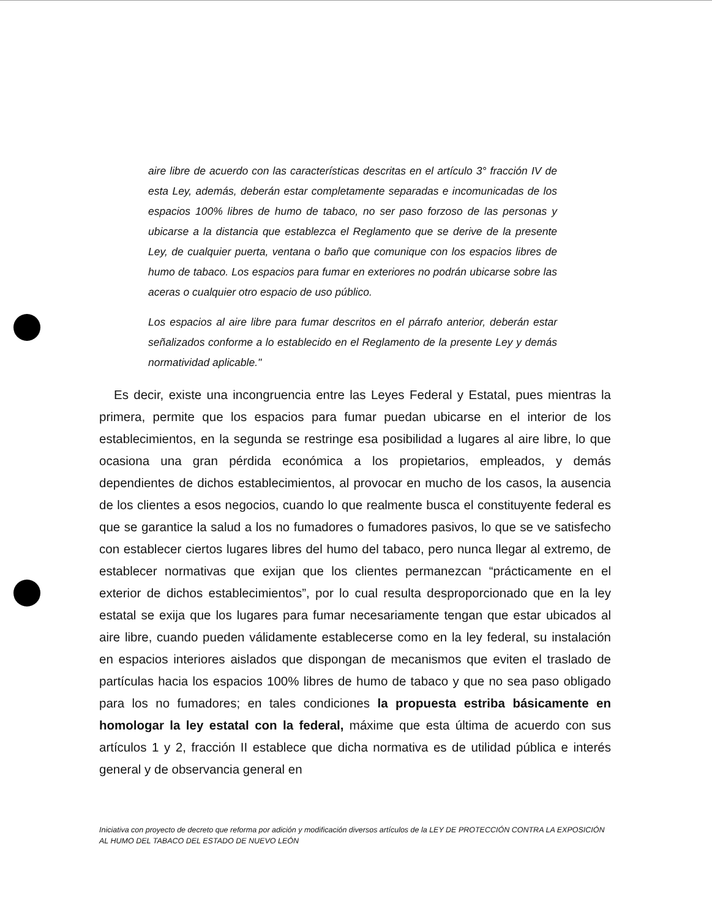aire libre de acuerdo con las características descritas en el artículo 3° fracción IV de esta Ley, además, deberán estar completamente separadas e incomunicadas de los espacios 100% libres de humo de tabaco, no ser paso forzoso de las personas y ubicarse a la distancia que establezca el Reglamento que se derive de la presente Ley, de cualquier puerta, ventana o baño que comunique con los espacios libres de humo de tabaco. Los espacios para fumar en exteriores no podrán ubicarse sobre las aceras o cualquier otro espacio de uso público.
Los espacios al aire libre para fumar descritos en el párrafo anterior, deberán estar señalizados conforme a lo establecido en el Reglamento de la presente Ley y demás normatividad aplicable."
Es decir, existe una incongruencia entre las Leyes Federal y Estatal, pues mientras la primera, permite que los espacios para fumar puedan ubicarse en el interior de los establecimientos, en la segunda se restringe esa posibilidad a lugares al aire libre, lo que ocasiona una gran pérdida económica a los propietarios, empleados, y demás dependientes de dichos establecimientos, al provocar en mucho de los casos, la ausencia de los clientes a esos negocios, cuando lo que realmente busca el constituyente federal es que se garantice la salud a los no fumadores o fumadores pasivos, lo que se ve satisfecho con establecer ciertos lugares libres del humo del tabaco, pero nunca llegar al extremo, de establecer normativas que exijan que los clientes permanezcan “prácticamente en el exterior de dichos establecimientos”, por lo cual resulta desproporcionado que en la ley estatal se exija que los lugares para fumar necesariamente tengan que estar ubicados al aire libre, cuando pueden válidamente establecerse como en la ley federal, su instalación en espacios interiores aislados que dispongan de mecanismos que eviten el traslado de partículas hacia los espacios 100% libres de humo de tabaco y que no sea paso obligado para los no fumadores; en tales condiciones la propuesta estriba básicamente en homologar la ley estatal con la federal, máxime que esta última de acuerdo con sus artículos 1 y 2, fracción II establece que dicha normativa es de utilidad pública e interés general y de observancia general en
Iniciativa con proyecto de decreto que reforma por adición y modificación diversos artículos de la LEY DE PROTECCIÓN CONTRA LA EXPOSICIÓN AL HUMO DEL TABACO DEL ESTADO DE NUEVO LEÓN